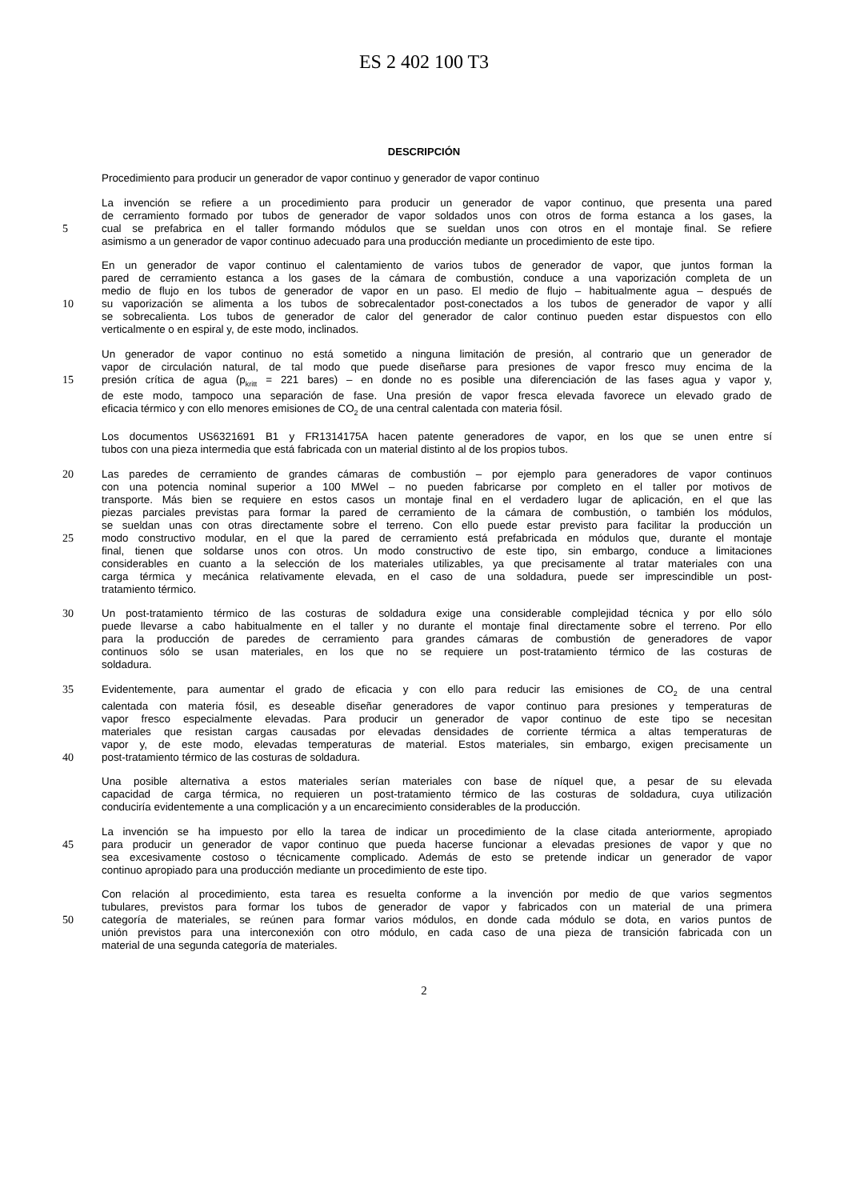ES 2 402 100 T3
DESCRIPCIÓN
Procedimiento para producir un generador de vapor continuo y generador de vapor continuo
La invención se refiere a un procedimiento para producir un generador de vapor continuo, que presenta una pared
de cerramiento formado por tubos de generador de vapor soldados unos con otros de forma estanca a los gases, la
5 cual se prefabrica en el taller formando módulos que se sueldan unos con otros en el montaje final. Se refiere
asimismo a un generador de vapor continuo adecuado para una producción mediante un procedimiento de este tipo.
En un generador de vapor continuo el calentamiento de varios tubos de generador de vapor, que juntos forman la
pared de cerramiento estanca a los gases de la cámara de combustión, conduce a una vaporización completa de un
medio de flujo en los tubos de generador de vapor en un paso. El medio de flujo – habitualmente agua – después de
10 su vaporización se alimenta a los tubos de sobrecalentador post-conectados a los tubos de generador de vapor y allí
se sobrecalienta. Los tubos de generador de calor del generador de calor continuo pueden estar dispuestos con ello
verticalmente o en espiral y, de este modo, inclinados.
Un generador de vapor continuo no está sometido a ninguna limitación de presión, al contrario que un generador de
vapor de circulación natural, de tal modo que puede diseñarse para presiones de vapor fresco muy encima de la
15 presión crítica de agua (p<sub>kritt</sub> = 221 bares) – en donde no es posible una diferenciación de las fases agua y vapor y,
de este modo, tampoco una separación de fase. Una presión de vapor fresca elevada favorece un elevado grado de
eficacia térmico y con ello menores emisiones de CO<sub>2</sub> de una central calentada con materia fósil.
Los documentos US6321691 B1 y FR1314175A hacen patente generadores de vapor, en los que se unen entre sí
tubos con una pieza intermedia que está fabricada con un material distinto al de los propios tubos.
20 Las paredes de cerramiento de grandes cámaras de combustión – por ejemplo para generadores de vapor continuos
con una potencia nominal superior a 100 MWel – no pueden fabricarse por completo en el taller por motivos de
transporte. Más bien se requiere en estos casos un montaje final en el verdadero lugar de aplicación, en el que las
piezas parciales previstas para formar la pared de cerramiento de la cámara de combustión, o también los módulos,
se sueldan unas con otras directamente sobre el terreno. Con ello puede estar previsto para facilitar la producción un
25 modo constructivo modular, en el que la pared de cerramiento está prefabricada en módulos que, durante el montaje
final, tienen que soldarse unos con otros. Un modo constructivo de este tipo, sin embargo, conduce a limitaciones
considerables en cuanto a la selección de los materiales utilizables, ya que precisamente al tratar materiales con una
carga térmica y mecánica relativamente elevada, en el caso de una soldadura, puede ser imprescindible un post-
tratamiento térmico.
30 Un post-tratamiento térmico de las costuras de soldadura exige una considerable complejidad técnica y por ello sólo
puede llevarse a cabo habitualmente en el taller y no durante el montaje final directamente sobre el terreno. Por ello
para la producción de paredes de cerramiento para grandes cámaras de combustión de generadores de vapor
continuos sólo se usan materiales, en los que no se requiere un post-tratamiento térmico de las costuras de
soldadura.
35 Evidentemente, para aumentar el grado de eficacia y con ello para reducir las emisiones de CO<sub>2</sub> de una central
calentada con materia fósil, es deseable diseñar generadores de vapor continuo para presiones y temperaturas de
vapor fresco especialmente elevadas. Para producir un generador de vapor continuo de este tipo se necesitan
materiales que resistan cargas causadas por elevadas densidades de corriente térmica a altas temperaturas de
vapor y, de este modo, elevadas temperaturas de material. Estos materiales, sin embargo, exigen precisamente un
40 post-tratamiento térmico de las costuras de soldadura.
Una posible alternativa a estos materiales serían materiales con base de níquel que, a pesar de su elevada
capacidad de carga térmica, no requieren un post-tratamiento térmico de las costuras de soldadura, cuya utilización
conduciría evidentemente a una complicación y a un encarecimiento considerables de la producción.
La invención se ha impuesto por ello la tarea de indicar un procedimiento de la clase citada anteriormente, apropiado
45 para producir un generador de vapor continuo que pueda hacerse funcionar a elevadas presiones de vapor y que no
sea excesivamente costoso o técnicamente complicado. Además de esto se pretende indicar un generador de vapor
continuo apropiado para una producción mediante un procedimiento de este tipo.
Con relación al procedimiento, esta tarea es resuelta conforme a la invención por medio de que varios segmentos
tubulares, previstos para formar los tubos de generador de vapor y fabricados con un material de una primera
50 categoría de materiales, se reúnen para formar varios módulos, en donde cada módulo se dota, en varios puntos de
unión previstos para una interconexión con otro módulo, en cada caso de una pieza de transición fabricada con un
material de una segunda categoría de materiales.
2